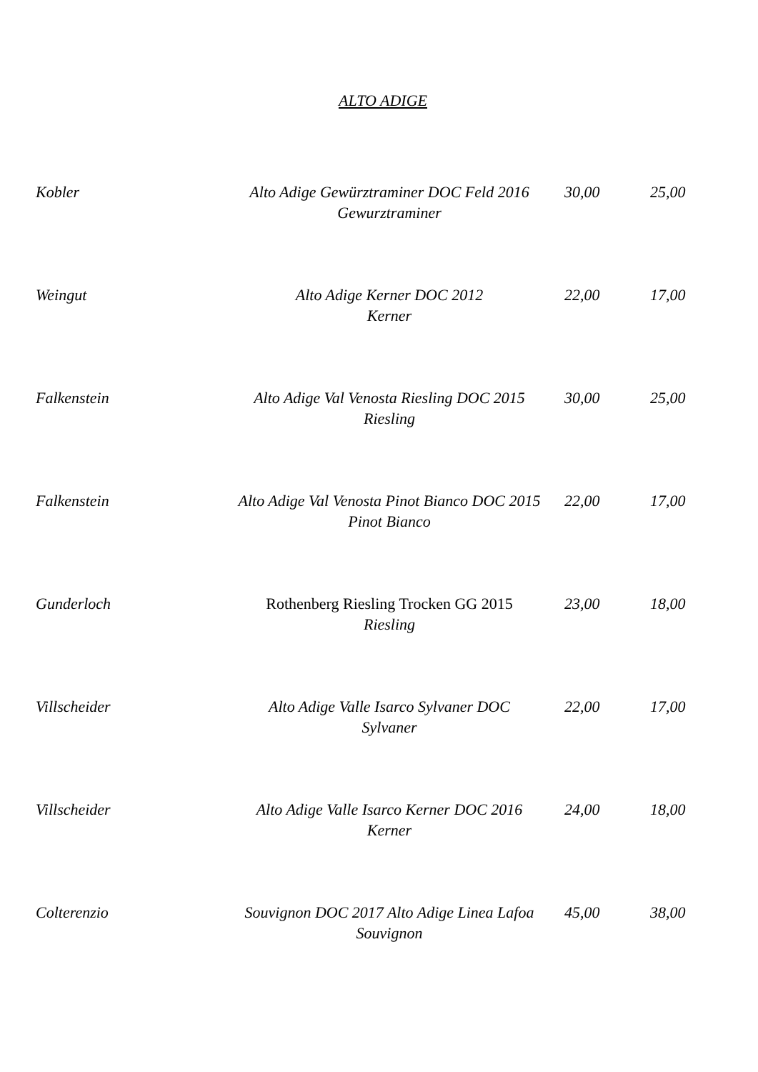ALTO ADIGE
| Kobler | Alto Adige Gewürztraminer DOC Feld 2016 Gewurztraminer | 30,00 | 25,00 |
| Weingut | Alto Adige Kerner DOC 2012 Kerner | 22,00 | 17,00 |
| Falkenstein | Alto Adige Val Venosta Riesling DOC 2015 Riesling | 30,00 | 25,00 |
| Falkenstein | Alto Adige Val Venosta Pinot Bianco DOC 2015 Pinot Bianco | 22,00 | 17,00 |
| Gunderloch | Rothenberg Riesling Trocken GG 2015 Riesling | 23,00 | 18,00 |
| Villscheider | Alto Adige Valle Isarco Sylvaner DOC Sylvaner | 22,00 | 17,00 |
| Villscheider | Alto Adige Valle Isarco Kerner DOC 2016 Kerner | 24,00 | 18,00 |
| Colterenzio | Souvignon DOC 2017 Alto Adige Linea Lafoa Souvignon | 45,00 | 38,00 |